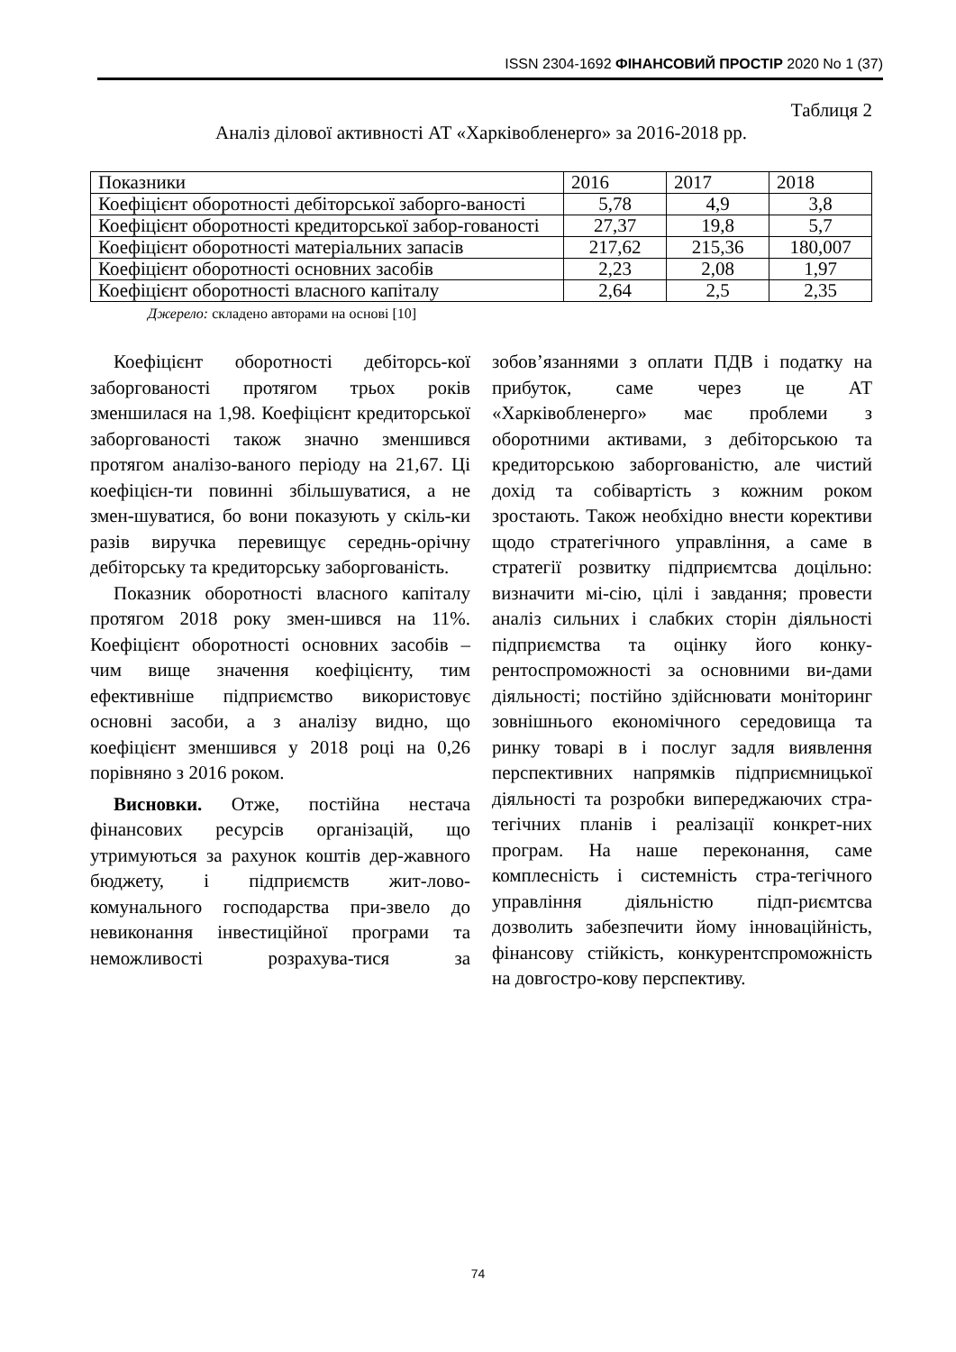ISSN 2304-1692 ФІНАНСОВИЙ ПРОСТІР 2020 No 1 (37)
Таблиця 2
Аналіз ділової активності АТ «Харківобленерго» за 2016-2018 рр.
| Показники | 2016 | 2017 | 2018 |
| Коефіцієнт оборотності дебіторської заборго-ваності | 5,78 | 4,9 | 3,8 |
| Коефіцієнт оборотності кредиторської забор-гованості | 27,37 | 19,8 | 5,7 |
| Коефіцієнт оборотності матеріальних запасів | 217,62 | 215,36 | 180,007 |
| Коефіцієнт оборотності основних засобів | 2,23 | 2,08 | 1,97 |
| Коефіцієнт оборотності власного капіталу | 2,64 | 2,5 | 2,35 |
Джерело: складено авторами на основі [10]
Коефіцієнт оборотності дебіторсь-кої заборгованості протягом трьох років зменшилася на 1,98. Коефіцієнт кредиторської заборгованості також значно зменшився протягом аналізо-ваного періоду на 21,67. Ці коефіцієн-ти повинні збільшуватися, а не змен-шуватися, бо вони показують у скіль-ки разів виручка перевищує середнь-орічну дебіторську та кредиторську заборгованість.
Показник оборотності власного капіталу протягом 2018 року змен-шився на 11%. Коефіцієнт оборотності основних засобів – чим вище значення коефіцієнту, тим ефективніше підприємство використовує основні засоби, а з аналізу видно, що коефіцієнт зменшився у 2018 році на 0,26 порівняно з 2016 роком.
Висновки. Отже, постійна нестача фінансових ресурсів організацій, що утримуються за рахунок коштів дер-жавного бюджету, і підприємств жит-лово-комунального господарства при-звело до невиконання інвестиційної програми та неможливості розрахува-тися за зобов’язаннями з оплати ПДВ і податку на прибуток, саме через це АТ «Харківобленерго» має проблеми з оборотними активами, з дебіторською та кредиторською заборгованістю, але чистий дохід та собівартість з кожним роком зростають. Також необхідно внести корективи щодо стратегічного управління, а саме в стратегії розвитку підприємтсва доцільно: визначити мі-сію, цілі і завдання; провести аналіз сильних і слабких сторін діяльності підприємства та оцінку його конку-рентоспроможності за основними ви-дами діяльності; постійно здійснювати моніторинг зовнішнього економічного середовища та ринку товарі в і послуг задля виявлення перспективних напрямків підприємницької діяльності та розробки випереджаючих стра-тегічних планів і реалізації конкрет-них програм. На наше переконання, саме комплесність і системність стра-тегічного управління діяльністю підп-риємтсва дозволить забезпечити йому інноваційність, фінансову стійкість, конкурентспроможність на довгостро-кову перспективу.
74